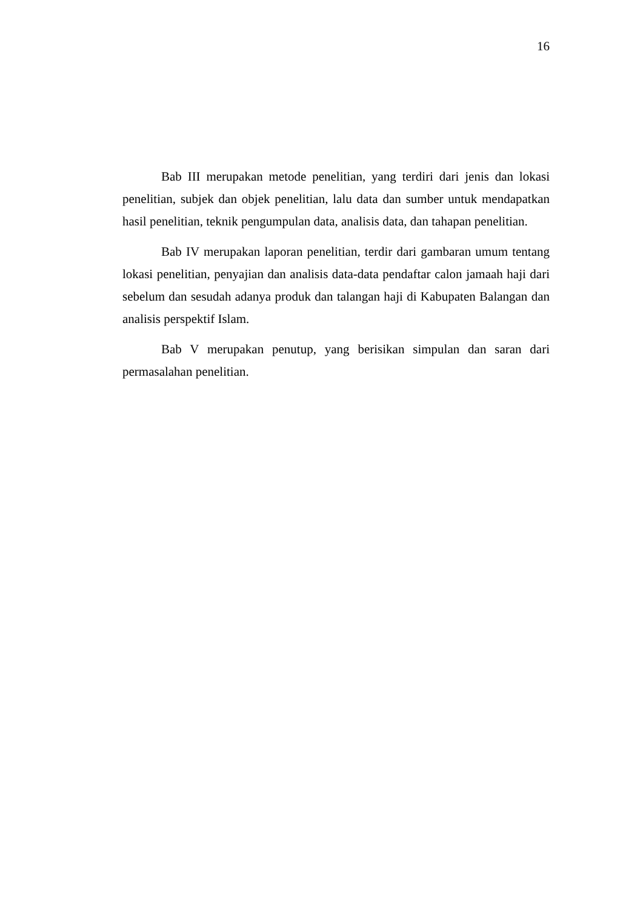16
Bab III merupakan metode penelitian, yang terdiri dari jenis dan lokasi penelitian, subjek dan objek penelitian, lalu data dan sumber untuk mendapatkan hasil penelitian, teknik pengumpulan data, analisis data, dan tahapan penelitian.
Bab IV merupakan laporan penelitian, terdir dari gambaran umum tentang lokasi penelitian, penyajian dan analisis data-data pendaftar calon jamaah haji dari sebelum dan sesudah adanya produk dan talangan haji di Kabupaten Balangan dan analisis perspektif Islam.
Bab V merupakan penutup, yang berisikan simpulan dan saran dari permasalahan penelitian.